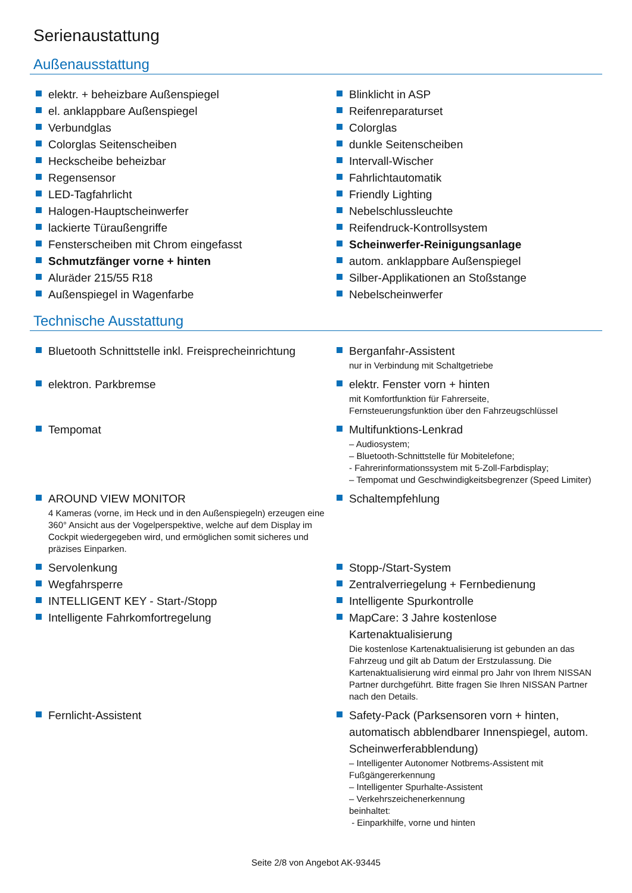Serienaustattung
Außenausstattung
elektr. + beheizbare Außenspiegel
el. anklappbare Außenspiegel
Verbundglas
Colorglas Seitenscheiben
Heckscheibe beheizbar
Regensensor
LED-Tagfahrlicht
Halogen-Hauptscheinwerfer
lackierte Türaußengriffe
Fensterscheiben mit Chrom eingefasst
Schmutzfänger vorne + hinten
Aluräder 215/55 R18
Außenspiegel in Wagenfarbe
Blinklicht in ASP
Reifenreparaturset
Colorglas
dunkle Seitenscheiben
Intervall-Wischer
Fahrlichtautomatik
Friendly Lighting
Nebelschlussleuchte
Reifendruck-Kontrollsystem
Scheinwerfer-Reinigungsanlage
autom. anklappbare Außenspiegel
Silber-Applikationen an Stoßstange
Nebelscheinwerfer
Technische Ausstattung
Bluetooth Schnittstelle inkl. Freisprecheinrichtung
Berganfahr-Assistent
nur in Verbindung mit Schaltgetriebe
elektron. Parkbremse
elektr. Fenster vorn + hinten
mit Komfortfunktion für Fahrerseite,
Fernsteuerungsfunktion über den Fahrzeugschlüssel
Tempomat
Multifunktions-Lenkrad
– Audiosystem;
– Bluetooth-Schnittstelle für Mobitelefone;
- Fahrerinformationssystem mit 5-Zoll-Farbdisplay;
– Tempomat und Geschwindigkeitsbegrenzer (Speed Limiter)
AROUND VIEW MONITOR
4 Kameras (vorne, im Heck und in den Außenspiegeln) erzeugen eine 360° Ansicht aus der Vogelperspektive, welche auf dem Display im Cockpit wiedergegeben wird, und ermöglichen somit sicheres und präzises Einparken.
Schaltempfehlung
Servolenkung
Stopp-/Start-System
Wegfahrsperre
Zentralverriegelung + Fernbedienung
INTELLIGENT KEY - Start-/Stopp
Intelligente Spurkontrolle
Intelligente Fahrkomfortregelung
MapCare: 3 Jahre kostenlose Kartenaktualisierung
Die kostenlose Kartenaktualisierung ist gebunden an das Fahrzeug und gilt ab Datum der Erstzulassung. Die Kartenaktualisierung wird einmal pro Jahr von Ihrem NISSAN Partner durchgeführt. Bitte fragen Sie Ihren NISSAN Partner nach den Details.
Fernlicht-Assistent
Safety-Pack (Parksensoren vorn + hinten, automatisch abblendbarer Innenspiegel, autom. Scheinwerferabblendung)
– Intelligenter Autonomer Notbrems-Assistent mit Fußgängererkennung
– Intelligenter Spurhalte-Assistent
– Verkehrszeichenerkennung
beinhaltet:
- Einparkhilfe, vorne und hinten
Seite 2/8 von Angebot AK-93445